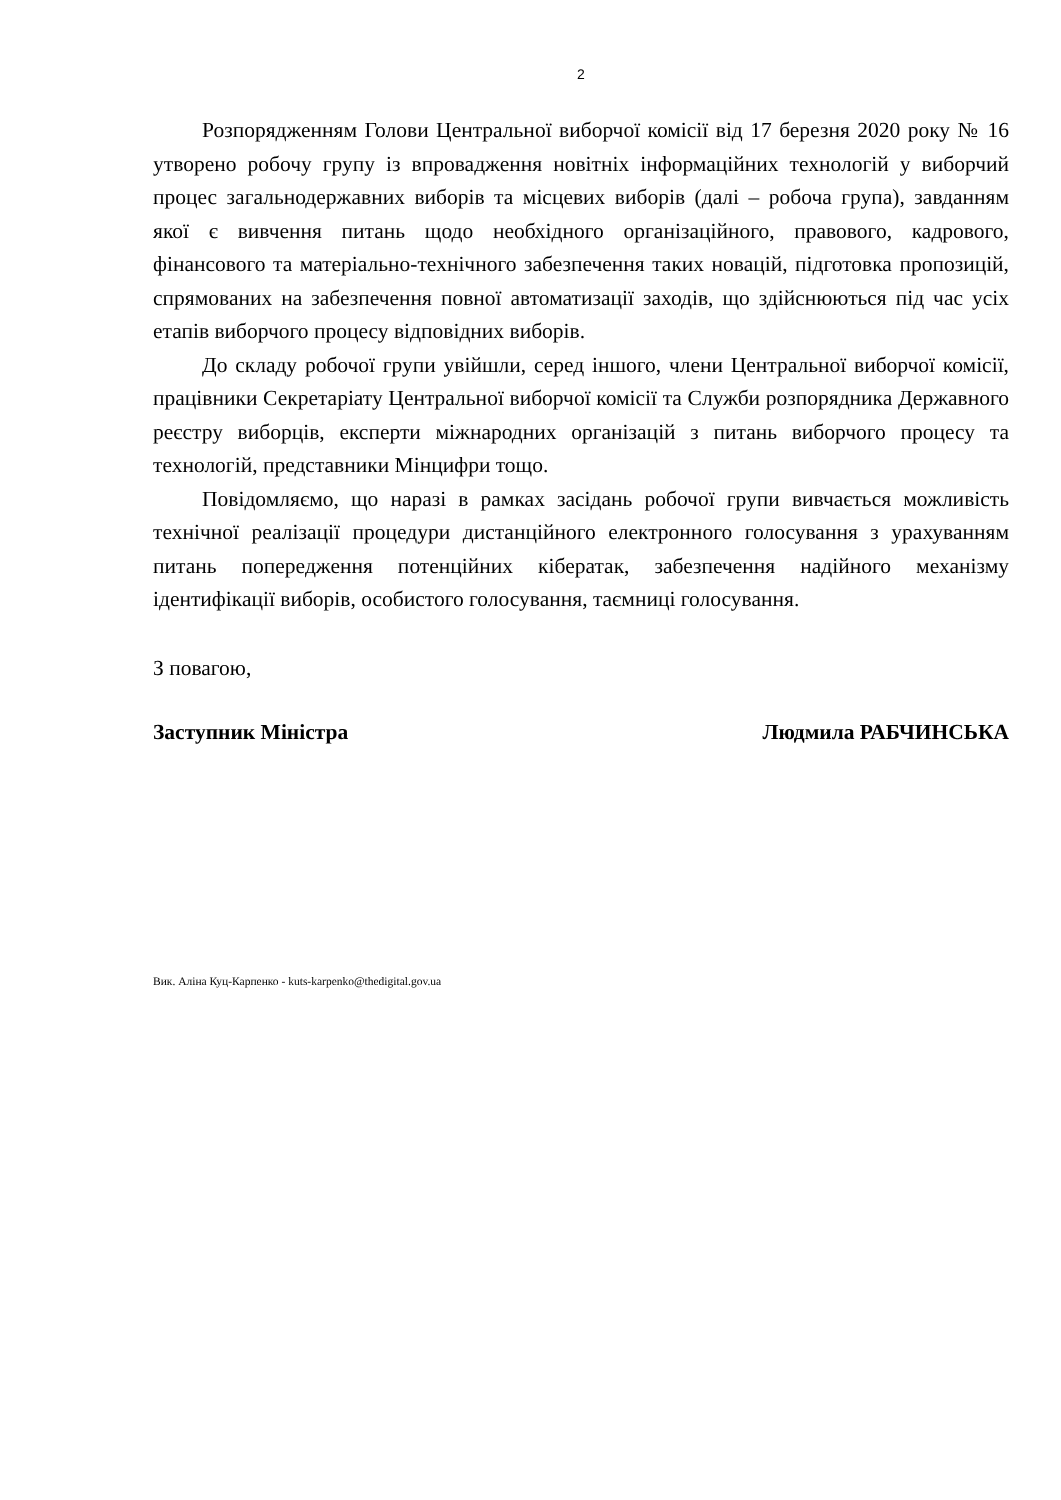2
Розпорядженням Голови Центральної виборчої комісії від 17 березня 2020 року № 16 утворено робочу групу із впровадження новітніх інформаційних технологій у виборчий процес загальнодержавних виборів та місцевих виборів (далі – робоча група), завданням якої є вивчення питань щодо необхідного організаційного, правового, кадрового, фінансового та матеріально-технічного забезпечення таких новацій, підготовка пропозицій, спрямованих на забезпечення повної автоматизації заходів, що здійснюються під час усіх етапів виборчого процесу відповідних виборів.
До складу робочої групи увійшли, серед іншого, члени Центральної виборчої комісії, працівники Секретаріату Центральної виборчої комісії та Служби розпорядника Державного реєстру виборців, експерти міжнародних організацій з питань виборчого процесу та технологій, представники Мінцифри тощо.
Повідомляємо, що наразі в рамках засідань робочої групи вивчається можливість технічної реалізації процедури дистанційного електронного голосування з урахуванням питань попередження потенційних кібератак, забезпечення надійного механізму ідентифікації виборів, особистого голосування, таємниці голосування.
З повагою,
Заступник Міністра Людмила РАБЧИНСЬКА
Вик. Аліна Куц-Карпенко - kuts-karpenko@thedigital.gov.ua